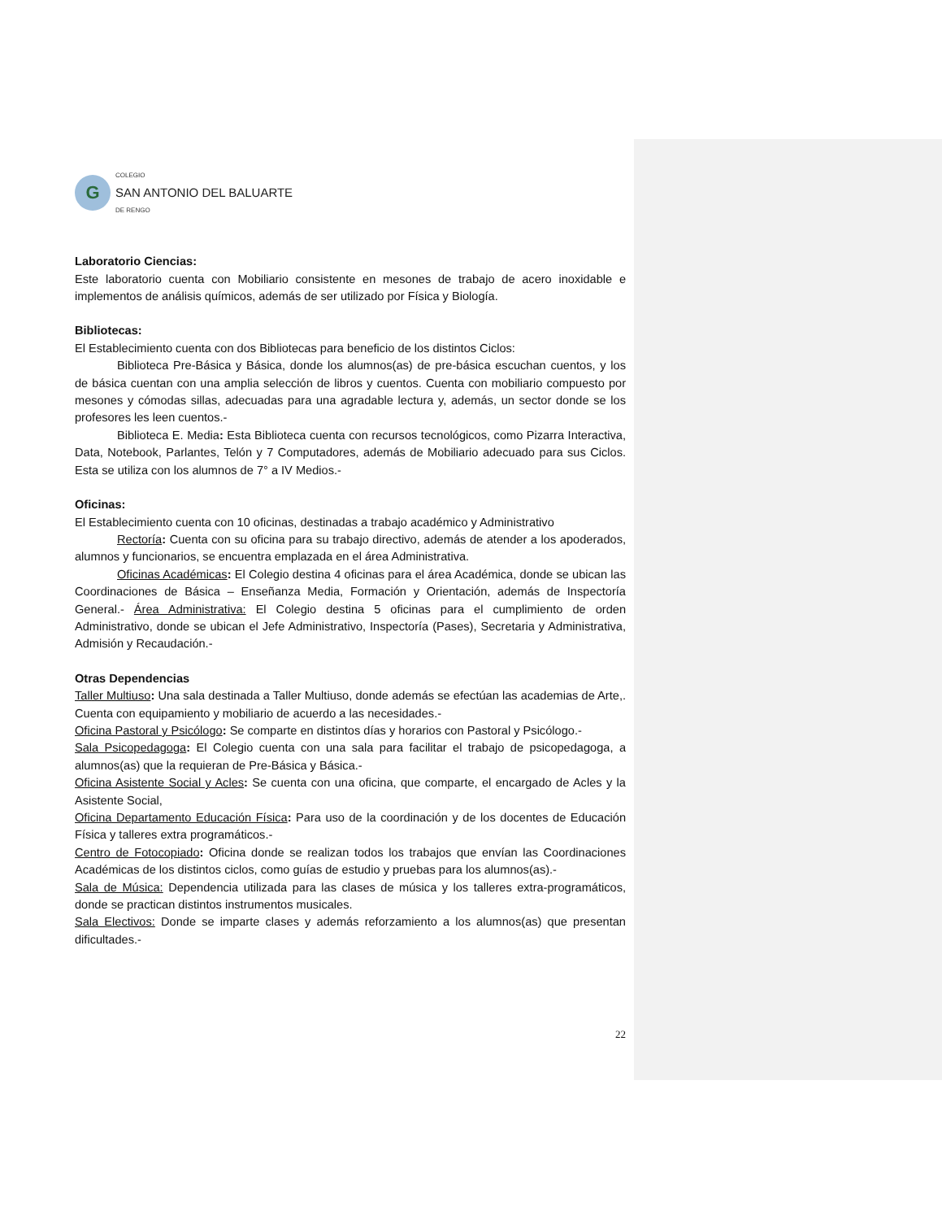G
COLEGIO
SAN ANTONIO DEL BALUARTE
DE RENGO
Laboratorio Ciencias:
Este laboratorio cuenta con Mobiliario consistente en mesones de trabajo de acero inoxidable e implementos de análisis químicos, además de ser utilizado por Física y Biología.
Bibliotecas:
El Establecimiento cuenta con dos Bibliotecas para beneficio de los distintos Ciclos:
Biblioteca Pre-Básica y Básica, donde los alumnos(as) de pre-básica escuchan cuentos, y los de básica cuentan con una amplia selección de libros y cuentos. Cuenta con mobiliario compuesto por mesones y cómodas sillas, adecuadas para una agradable lectura y, además, un sector donde se los profesores les leen cuentos.-
Biblioteca E. Media: Esta Biblioteca cuenta con recursos tecnológicos, como Pizarra Interactiva, Data, Notebook, Parlantes, Telón y 7 Computadores, además de Mobiliario adecuado para sus Ciclos. Esta se utiliza con los alumnos de 7° a IV Medios.-
Oficinas:
El Establecimiento cuenta con 10 oficinas, destinadas a trabajo académico y Administrativo
Rectoría: Cuenta con su oficina para su trabajo directivo, además de atender a los apoderados, alumnos y funcionarios, se encuentra emplazada en el área Administrativa.
Oficinas Académicas: El Colegio destina 4 oficinas para el área Académica, donde se ubican las Coordinaciones de Básica – Enseñanza Media, Formación y Orientación, además de Inspectoría General.- Área Administrativa: El Colegio destina 5 oficinas para el cumplimiento de orden Administrativo, donde se ubican el Jefe Administrativo, Inspectoría (Pases), Secretaria y Administrativa, Admisión y Recaudación.-
Otras Dependencias
Taller Multiuso: Una sala destinada a Taller Multiuso, donde además se efectúan las academias de Arte,. Cuenta con equipamiento y mobiliario de acuerdo a las necesidades.-
Oficina Pastoral y Psicólogo: Se comparte en distintos días y horarios con Pastoral y Psicólogo.-
Sala Psicopedagoga: El Colegio cuenta con una sala para facilitar el trabajo de psicopedagoga, a alumnos(as) que la requieran de Pre-Básica y Básica.-
Oficina Asistente Social y Acles: Se cuenta con una oficina, que comparte, el encargado de Acles y la Asistente Social,
Oficina Departamento Educación Física: Para uso de la coordinación y de los docentes de Educación Física y talleres extra programáticos.-
Centro de Fotocopiado: Oficina donde se realizan todos los trabajos que envían las Coordinaciones Académicas de los distintos ciclos, como guías de estudio y pruebas para los alumnos(as).-
Sala de Música: Dependencia utilizada para las clases de música y los talleres extra-programáticos, donde se practican distintos instrumentos musicales.
Sala Electivos: Donde se imparte clases y además reforzamiento a los alumnos(as) que presentan dificultades.-
22